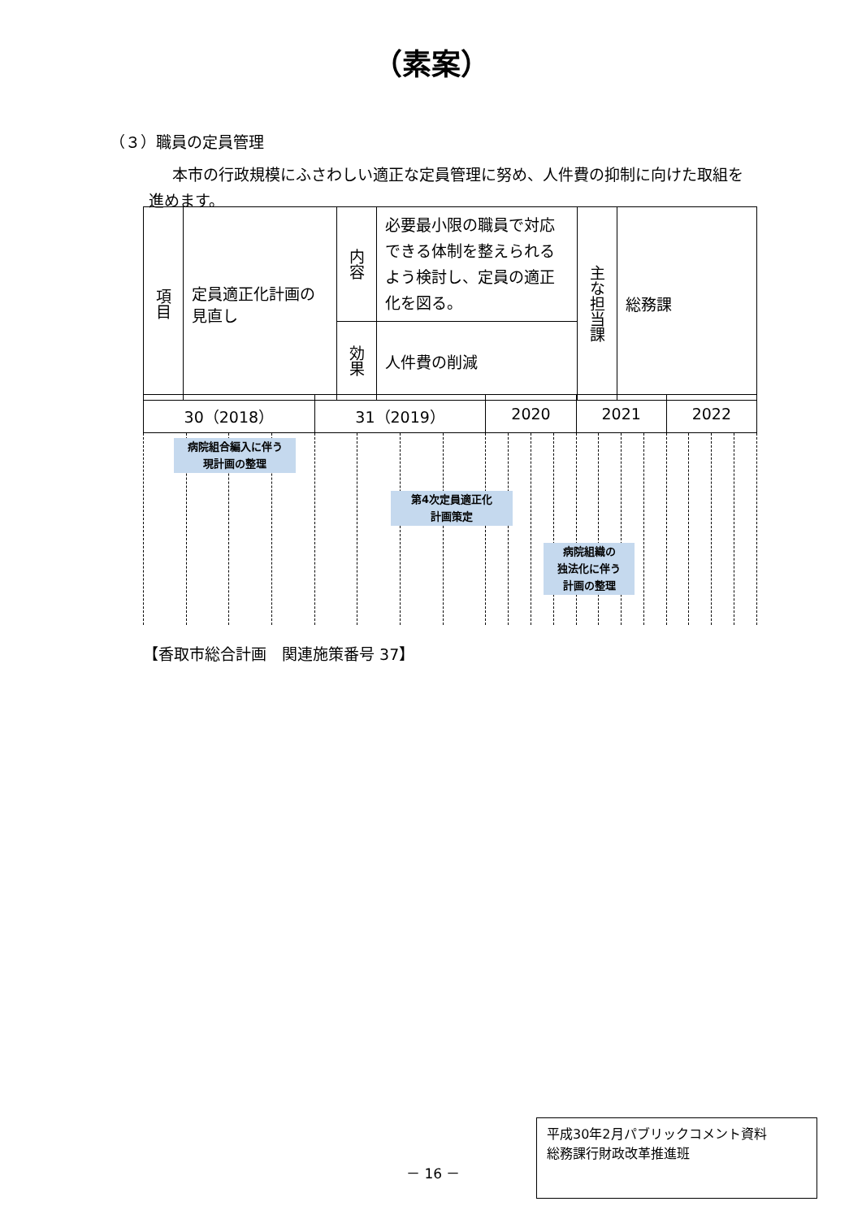（素案）
（３）職員の定員管理
本市の行政規模にふさわしい適正な定員管理に努め、人件費の抑制に向けた取組を進めます。
| 項目 | 定員適正化計画の見直し | 内容 | 必要最小限の職員で対応できる体制を整えられるよう検討し、定員の適正化を図る。 | 主な担当課 | 総務課 |
| | | 効果 | 人件費の削減 | | |
| 30（2018） | | | | 31（2019） | | | | 2020 | | | | 2021 | | | | 2022 | | | |
病院組合編入に伴う
現計画の整理
第4次定員適正化
計画策定
病院組織の
独法化に伴う
計画の整理
【香取市総合計画　関連施策番号 37】
－ 16 －
平成30年2月パブリックコメント資料
総務課行財政改革推進班